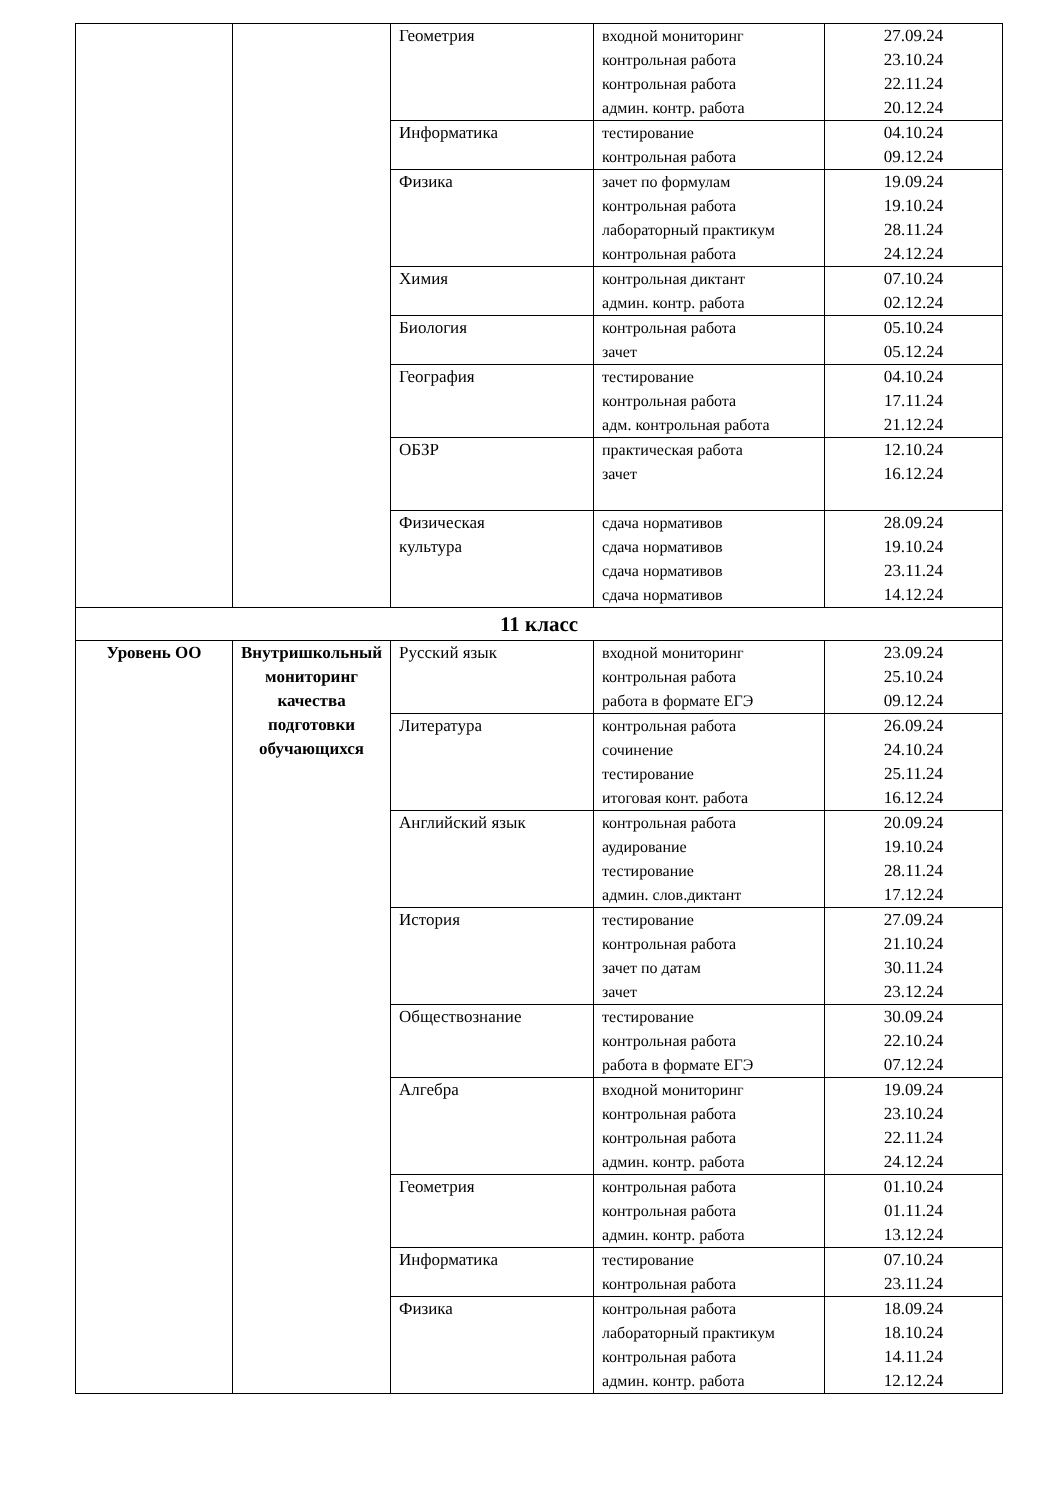| | | Геометрия | входной мониторинг контрольная работа контрольная работа админ. контр. работа | 27.09.24 23.10.24 22.11.24 20.12.24 |
| | | Информатика | тестирование контрольная работа | 04.10.24 09.12.24 |
| | | Физика | зачет по формулам контрольная работа лабораторный практикум контрольная работа | 19.09.24 19.10.24 28.11.24 24.12.24 |
| | | Химия | контрольная диктант админ. контр. работа | 07.10.24 02.12.24 |
| | | Биология | контрольная работа зачет | 05.10.24 05.12.24 |
| | | География | тестирование контрольная работа адм. контрольная работа | 04.10.24 17.11.24 21.12.24 |
| | | ОБЗР | практическая работа зачет | 12.10.24 16.12.24 |
| | | Физическая культура | сдача нормативов сдача нормативов сдача нормативов сдача нормативов | 28.09.24 19.10.24 23.11.24 14.12.24 |
| 11 класс | | | | |
| Уровень ОО | Внутришкольный мониторинг качества подготовки обучающихся | Русский язык | входной мониторинг контрольная работа работа в формате ЕГЭ | 23.09.24 25.10.24 09.12.24 |
| | | Литература | контрольная работа сочинение тестирование итоговая конт. работа | 26.09.24 24.10.24 25.11.24 16.12.24 |
| | | Английский язык | контрольная работа аудирование тестирование админ. слов.диктант | 20.09.24 19.10.24 28.11.24 17.12.24 |
| | | История | тестирование контрольная работа зачет по датам зачет | 27.09.24 21.10.24 30.11.24 23.12.24 |
| | | Обществознание | тестирование контрольная работа работа в формате ЕГЭ | 30.09.24 22.10.24 07.12.24 |
| | | Алгебра | входной мониторинг контрольная работа контрольная работа админ. контр. работа | 19.09.24 23.10.24 22.11.24 24.12.24 |
| | | Геометрия | контрольная работа контрольная работа админ. контр. работа | 01.10.24 01.11.24 13.12.24 |
| | | Информатика | тестирование контрольная работа | 07.10.24 23.11.24 |
| | | Физика | контрольная работа лабораторный практикум контрольная работа админ. контр. работа | 18.09.24 18.10.24 14.11.24 12.12.24 |